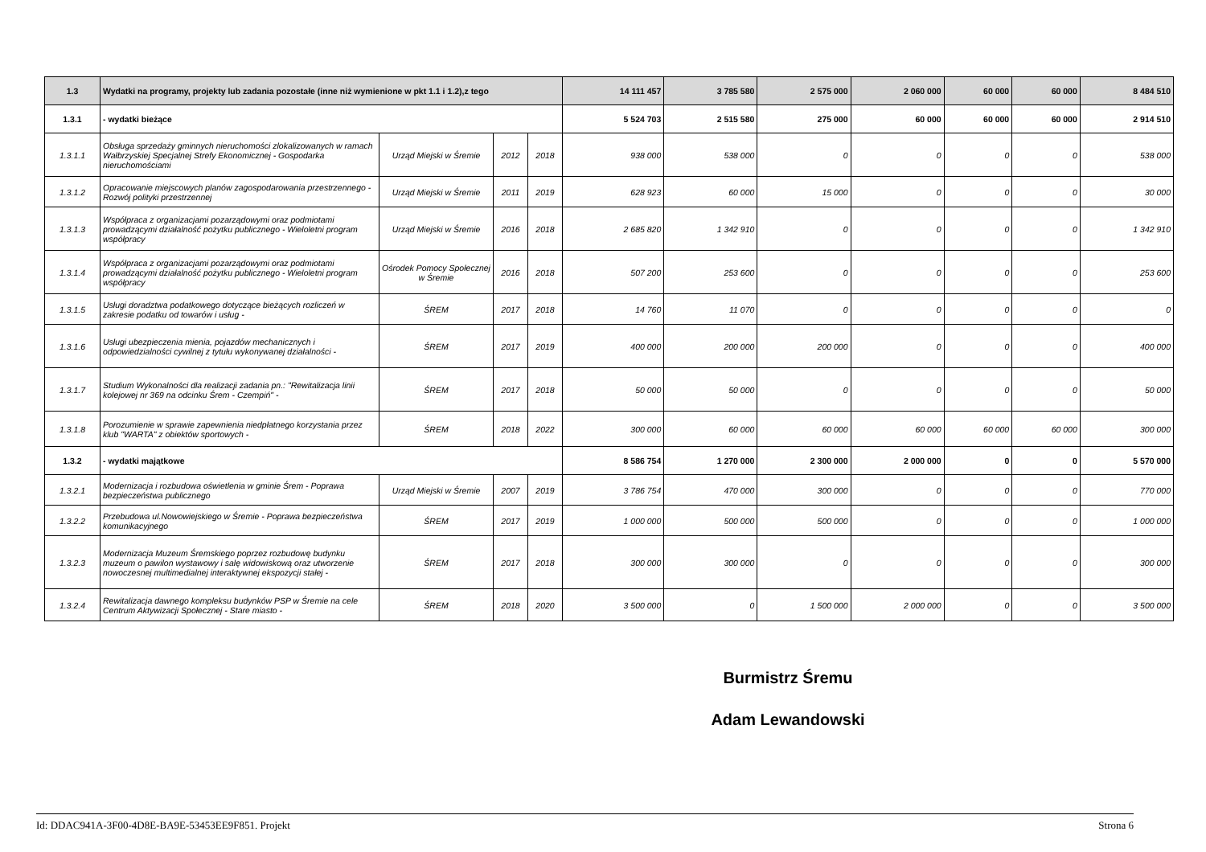| 1.3 | Wydatki na programy, projekty lub zadania pozostałe (inne niż wymienione w pkt 1.1 i 1.2),z tego | | | | 14 111 457 | 3 785 580 | 2 575 000 | 2 060 000 | 60 000 | 60 000 | 8 484 510 |
| 1.3.1 | - wydatki bieżące | | | | 5 524 703 | 2 515 580 | 275 000 | 60 000 | 60 000 | 60 000 | 2 914 510 |
| 1.3.1.1 | Obsługa sprzedaży gminnych nieruchomości zlokalizowanych w ramach Wałbrzyskiej Specjalnej Strefy Ekonomicznej - Gospodarka nieruchomościami | Urząd Miejski w Śremie | 2012 | 2018 | 938 000 | 538 000 | 0 | 0 | 0 | 0 | 538 000 |
| 1.3.1.2 | Opracowanie miejscowych planów zagospodarowania przestrzennego - Rozwój polityki przestrzennej | Urząd Miejski w Śremie | 2011 | 2019 | 628 923 | 60 000 | 15 000 | 0 | 0 | 0 | 30 000 |
| 1.3.1.3 | Współpraca z organizacjami pozarządowymi oraz podmiotami prowadzącymi działalność pożytku publicznego - Wieloletni program współpracy | Urząd Miejski w Śremie | 2016 | 2018 | 2 685 820 | 1 342 910 | 0 | 0 | 0 | 0 | 1 342 910 |
| 1.3.1.4 | Współpraca z organizacjami pozarządowymi oraz podmiotami prowadzącymi działalność pożytku publicznego - Wieloletni program współpracy | Ośrodek Pomocy Społecznej w Śremie | 2016 | 2018 | 507 200 | 253 600 | 0 | 0 | 0 | 0 | 253 600 |
| 1.3.1.5 | Usługi doradztwa podatkowego dotyczące bieżących rozliczeń w zakresie podatku od towarów i usług - | ŚREM | 2017 | 2018 | 14 760 | 11 070 | 0 | 0 | 0 | 0 | 0 |
| 1.3.1.6 | Usługi ubezpieczenia mienia, pojazdów mechanicznych i odpowiedzialności cywilnej z tytułu wykonywanej działalności - | ŚREM | 2017 | 2019 | 400 000 | 200 000 | 200 000 | 0 | 0 | 0 | 400 000 |
| 1.3.1.7 | Studium Wykonalności dla realizacji zadania pn.: "Rewitalizacja linii kolejowej nr 369 na odcinku Śrem - Czempiń" - | ŚREM | 2017 | 2018 | 50 000 | 50 000 | 0 | 0 | 0 | 0 | 50 000 |
| 1.3.1.8 | Porozumienie w sprawie zapewnienia niedpłatnego korzystania przez klub "WARTA" z obiektów sportowych - | ŚREM | 2018 | 2022 | 300 000 | 60 000 | 60 000 | 60 000 | 60 000 | 60 000 | 300 000 |
| 1.3.2 | - wydatki majątkowe | | | | 8 586 754 | 1 270 000 | 2 300 000 | 2 000 000 | 0 | 0 | 5 570 000 |
| 1.3.2.1 | Modernizacja i rozbudowa oświetlenia w gminie Śrem - Poprawa bezpieczeństwa publicznego | Urząd Miejski w Śremie | 2007 | 2019 | 3 786 754 | 470 000 | 300 000 | 0 | 0 | 0 | 770 000 |
| 1.3.2.2 | Przebudowa ul.Nowowiejskiego w Śremie - Poprawa bezpieczeństwa komunikacyjnego | ŚREM | 2017 | 2019 | 1 000 000 | 500 000 | 500 000 | 0 | 0 | 0 | 1 000 000 |
| 1.3.2.3 | Modernizacja Muzeum Śremskiego poprzez rozbudowę budynku muzeum o pawilon wystawowy i salę widowiskową oraz utworzenie nowoczesnej multimedialnej interaktywnej ekspozycji stałej - | ŚREM | 2017 | 2018 | 300 000 | 300 000 | 0 | 0 | 0 | 0 | 300 000 |
| 1.3.2.4 | Rewitalizacja dawnego kompleksu budynków PSP w Śremie na cele Centrum Aktywizacji Społecznej - Stare miasto - | ŚREM | 2018 | 2020 | 3 500 000 | 0 | 1 500 000 | 2 000 000 | 0 | 0 | 3 500 000 |
Burmistrz Śremu
Adam Lewandowski
Id: DDAC941A-3F00-4D8E-BA9E-53453EE9F851. Projekt Strona 6